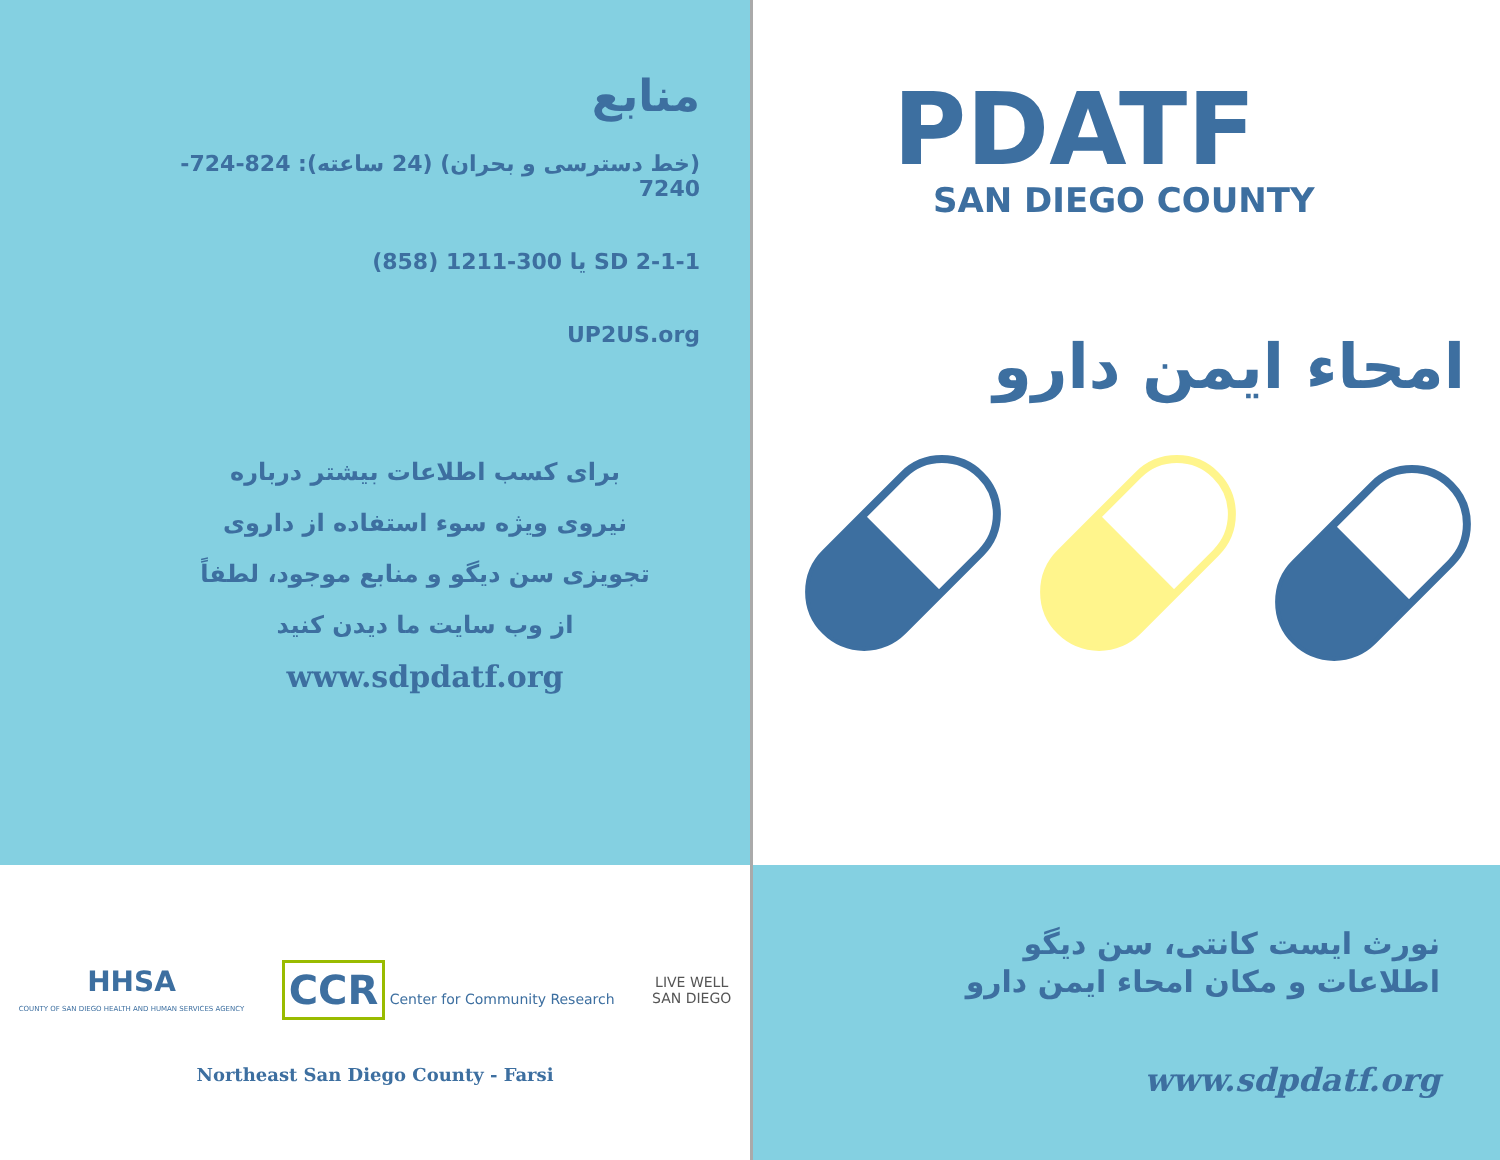منابع
(خط دسترسی و بحران) (24 ساعته): 824-724-7240
2-1-1 SD یا 300-1211 (858)
UP2US.org
برای کسب اطلاعات بیشتر درباره
نیروی ویژه سوء استفاده از داروی
تجویزی سن دیگو و منابع موجود، لطفاً
از وب سایت ما دیدن کنید
www.sdpdatf.org
HHSA
COUNTY OF SAN DIEGO HEALTH AND HUMAN SERVICES AGENCY
CCR Center for Community Research
LIVE WELL
SAN DIEGO
Northeast San Diego County - Farsi
PDATF
SAN DIEGO COUNTY
امحاء ایمن دارو
نورث ایست کانتی، سن دیگو
اطلاعات و مکان امحاء ایمن دارو
www.sdpdatf.org